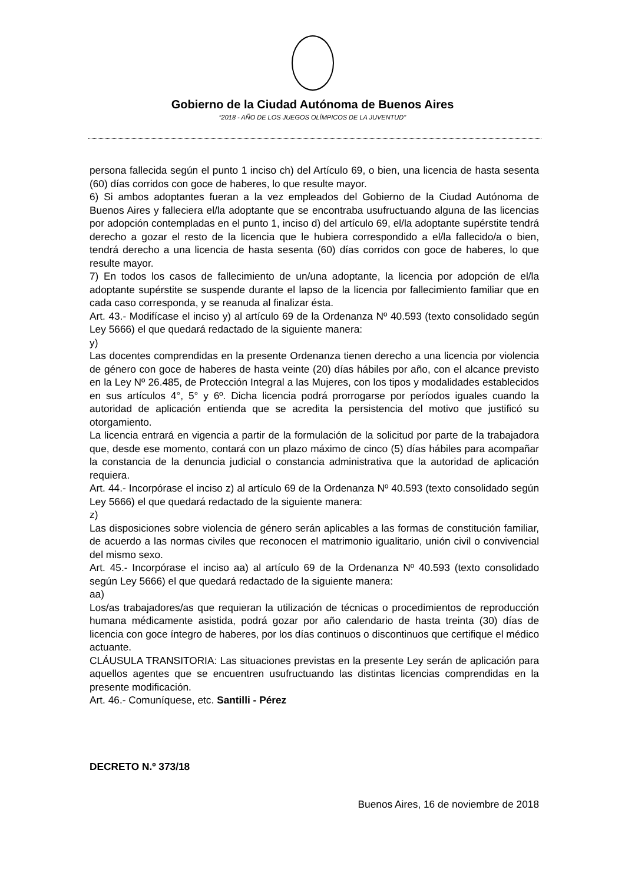Gobierno de la Ciudad Autónoma de Buenos Aires
“2018 - AÑO DE LOS JUEGOS OLÍMPICOS DE LA JUVENTUD"
persona fallecida según el punto 1 inciso ch) del Artículo 69, o bien, una licencia de hasta sesenta (60) días corridos con goce de haberes, lo que resulte mayor.
6) Si ambos adoptantes fueran a la vez empleados del Gobierno de la Ciudad Autónoma de Buenos Aires y falleciera el/la adoptante que se encontraba usufructuando alguna de las licencias por adopción contempladas en el punto 1, inciso d) del artículo 69, el/la adoptante supérstite tendrá derecho a gozar el resto de la licencia que le hubiera correspondido a el/la fallecido/a o bien, tendrá derecho a una licencia de hasta sesenta (60) días corridos con goce de haberes, lo que resulte mayor.
7) En todos los casos de fallecimiento de un/una adoptante, la licencia por adopción de el/la adoptante supérstite se suspende durante el lapso de la licencia por fallecimiento familiar que en cada caso corresponda, y se reanuda al finalizar ésta.
Art. 43.- Modifícase el inciso y) al artículo 69 de la Ordenanza Nº 40.593 (texto consolidado según Ley 5666) el que quedará redactado de la siguiente manera:
y)
Las docentes comprendidas en la presente Ordenanza tienen derecho a una licencia por violencia de género con goce de haberes de hasta veinte (20) días hábiles por año, con el alcance previsto en la Ley Nº 26.485, de Protección Integral a las Mujeres, con los tipos y modalidades establecidos en sus artículos 4°, 5° y 6º. Dicha licencia podrá prorrogarse por períodos iguales cuando la autoridad de aplicación entienda que se acredita la persistencia del motivo que justificó su otorgamiento.
La licencia entrará en vigencia a partir de la formulación de la solicitud por parte de la trabajadora que, desde ese momento, contará con un plazo máximo de cinco (5) días hábiles para acompañar la constancia de la denuncia judicial o constancia administrativa que la autoridad de aplicación requiera.
Art. 44.- Incorpórase el inciso z) al artículo 69 de la Ordenanza Nº 40.593 (texto consolidado según Ley 5666) el que quedará redactado de la siguiente manera:
z)
Las disposiciones sobre violencia de género serán aplicables a las formas de constitución familiar, de acuerdo a las normas civiles que reconocen el matrimonio igualitario, unión civil o convivencial del mismo sexo.
Art. 45.- Incorpórase el inciso aa) al artículo 69 de la Ordenanza Nº 40.593 (texto consolidado según Ley 5666) el que quedará redactado de la siguiente manera:
aa)
Los/as trabajadores/as que requieran la utilización de técnicas o procedimientos de reproducción humana médicamente asistida, podrá gozar por año calendario de hasta treinta (30) días de licencia con goce íntegro de haberes, por los días continuos o discontinuos que certifique el médico actuante.
CLÁUSULA TRANSITORIA: Las situaciones previstas en la presente Ley serán de aplicación para aquellos agentes que se encuentren usufructuando las distintas licencias comprendidas en la presente modificación.
Art. 46.- Comuníquese, etc. Santilli - Pérez
DECRETO N.º 373/18
Buenos Aires, 16 de noviembre de 2018